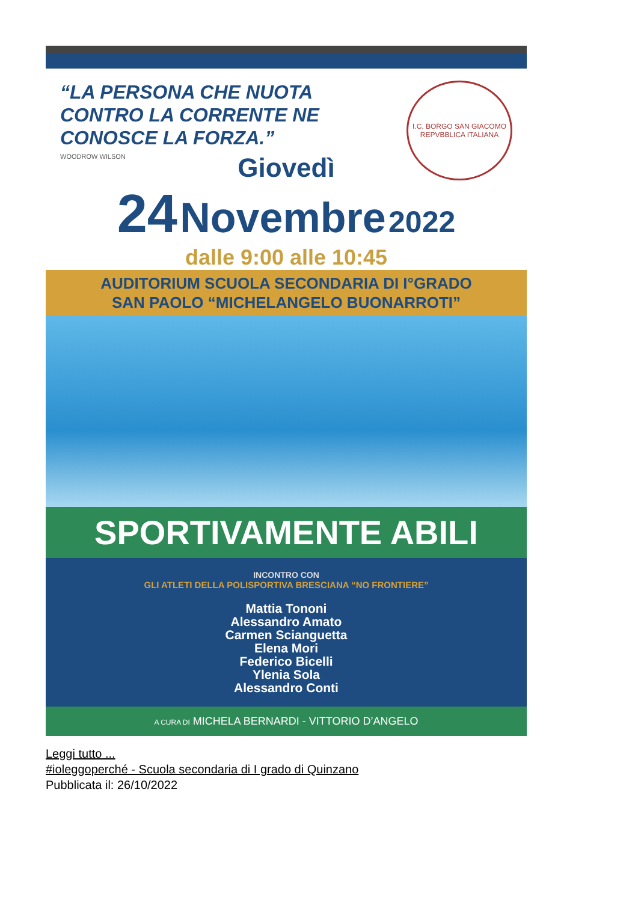“LA PERSONA CHE NUOTA
CONTRO LA CORRENTE NE
CONOSCE LA FORZA.”
WOODROW WILSON
I.C. BORGO SAN GIACOMO
REPVBBLICA ITALIANA
Giovedì
24 Novembre 2022
dalle 9:00 alle 10:45
AUDITORIUM SCUOLA SECONDARIA DI I°GRADO
SAN PAOLO “MICHELANGELO BUONARROTI”
SPORTIVAMENTE ABILI
INCONTRO CON
GLI ATLETI DELLA POLISPORTIVA BRESCIANA “NO FRONTIERE”
Mattia Tononi
Alessandro Amato
Carmen Scianguetta
Elena Mori
Federico Bicelli
Ylenia Sola
Alessandro Conti
A CURA DI MICHELA BERNARDI - VITTORIO D’ANGELO
Leggi tutto ...
#ioleggoperché - Scuola secondaria di I grado di Quinzano
Pubblicata il: 26/10/2022